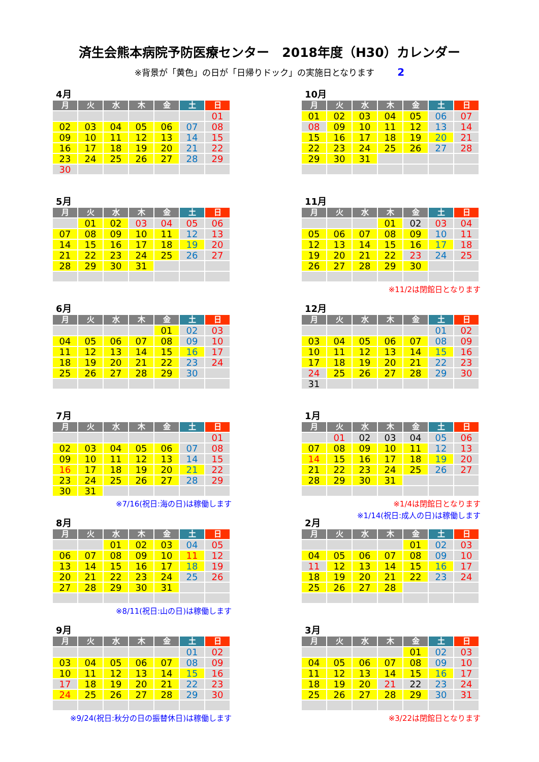済生会熊本病院予防医療センター　2018年度（H30）カレンダー
※背景が「黄色」の日が「日帰りドック」の実施日となります 2
4月
| 月 | 火 | 水 | 木 | 金 | 土 | 日 |
| --- | --- | --- | --- | --- | --- | --- |
| | | | | | | 01 |
| 02 | 03 | 04 | 05 | 06 | 07 | 08 |
| 09 | 10 | 11 | 12 | 13 | 14 | 15 |
| 16 | 17 | 18 | 19 | 20 | 21 | 22 |
| 23 | 24 | 25 | 26 | 27 | 28 | 29 |
| 30 | | | | | | |
5月
| 月 | 火 | 水 | 木 | 金 | 土 | 日 |
| --- | --- | --- | --- | --- | --- | --- |
| | 01 | 02 | 03 | 04 | 05 | 06 |
| 07 | 08 | 09 | 10 | 11 | 12 | 13 |
| 14 | 15 | 16 | 17 | 18 | 19 | 20 |
| 21 | 22 | 23 | 24 | 25 | 26 | 27 |
| 28 | 29 | 30 | 31 | | | |
6月
| 月 | 火 | 水 | 木 | 金 | 土 | 日 |
| --- | --- | --- | --- | --- | --- | --- |
| | | | | 01 | 02 | 03 |
| 04 | 05 | 06 | 07 | 08 | 09 | 10 |
| 11 | 12 | 13 | 14 | 15 | 16 | 17 |
| 18 | 19 | 20 | 21 | 22 | 23 | 24 |
| 25 | 26 | 27 | 28 | 29 | 30 | |
7月
| 月 | 火 | 水 | 木 | 金 | 土 | 日 |
| --- | --- | --- | --- | --- | --- | --- |
| | | | | | | 01 |
| 02 | 03 | 04 | 05 | 06 | 07 | 08 |
| 09 | 10 | 11 | 12 | 13 | 14 | 15 |
| 16 | 17 | 18 | 19 | 20 | 21 | 22 |
| 23 | 24 | 25 | 26 | 27 | 28 | 29 |
| 30 | 31 | | | | | |
※7/16(祝日:海の日)は稼働します
8月
| 月 | 火 | 水 | 木 | 金 | 土 | 日 |
| --- | --- | --- | --- | --- | --- | --- |
| | | 01 | 02 | 03 | 04 | 05 |
| 06 | 07 | 08 | 09 | 10 | 11 | 12 |
| 13 | 14 | 15 | 16 | 17 | 18 | 19 |
| 20 | 21 | 22 | 23 | 24 | 25 | 26 |
| 27 | 28 | 29 | 30 | 31 | | |
※8/11(祝日:山の日)は稼働します
9月
| 月 | 火 | 水 | 木 | 金 | 土 | 日 |
| --- | --- | --- | --- | --- | --- | --- |
| | | | | | 01 | 02 |
| 03 | 04 | 05 | 06 | 07 | 08 | 09 |
| 10 | 11 | 12 | 13 | 14 | 15 | 16 |
| 17 | 18 | 19 | 20 | 21 | 22 | 23 |
| 24 | 25 | 26 | 27 | 28 | 29 | 30 |
※9/24(祝日:秋分の日の振替休日)は稼働します
10月
| 月 | 火 | 水 | 木 | 金 | 土 | 日 |
| --- | --- | --- | --- | --- | --- | --- |
| 01 | 02 | 03 | 04 | 05 | 06 | 07 |
| 08 | 09 | 10 | 11 | 12 | 13 | 14 |
| 15 | 16 | 17 | 18 | 19 | 20 | 21 |
| 22 | 23 | 24 | 25 | 26 | 27 | 28 |
| 29 | 30 | 31 | | | | |
11月
| 月 | 火 | 水 | 木 | 金 | 土 | 日 |
| --- | --- | --- | --- | --- | --- | --- |
| | | | 01 | 02 | 03 | 04 |
| 05 | 06 | 07 | 08 | 09 | 10 | 11 |
| 12 | 13 | 14 | 15 | 16 | 17 | 18 |
| 19 | 20 | 21 | 22 | 23 | 24 | 25 |
| 26 | 27 | 28 | 29 | 30 | | |
※11/2は閉館日となります
12月
| 月 | 火 | 水 | 木 | 金 | 土 | 日 |
| --- | --- | --- | --- | --- | --- | --- |
| | | | | | 01 | 02 |
| 03 | 04 | 05 | 06 | 07 | 08 | 09 |
| 10 | 11 | 12 | 13 | 14 | 15 | 16 |
| 17 | 18 | 19 | 20 | 21 | 22 | 23 |
| 24 | 25 | 26 | 27 | 28 | 29 | 30 |
| 31 | | | | | | |
1月
| 月 | 火 | 水 | 木 | 金 | 土 | 日 |
| --- | --- | --- | --- | --- | --- | --- |
| | 01 | 02 | 03 | 04 | 05 | 06 |
| 07 | 08 | 09 | 10 | 11 | 12 | 13 |
| 14 | 15 | 16 | 17 | 18 | 19 | 20 |
| 21 | 22 | 23 | 24 | 25 | 26 | 27 |
| 28 | 29 | 30 | 31 | | | |
※1/4は閉館日となります
※1/14(祝日:成人の日)は稼働します
2月
| 月 | 火 | 水 | 木 | 金 | 土 | 日 |
| --- | --- | --- | --- | --- | --- | --- |
| | | | | 01 | 02 | 03 |
| 04 | 05 | 06 | 07 | 08 | 09 | 10 |
| 11 | 12 | 13 | 14 | 15 | 16 | 17 |
| 18 | 19 | 20 | 21 | 22 | 23 | 24 |
| 25 | 26 | 27 | 28 | | | |
3月
| 月 | 火 | 水 | 木 | 金 | 土 | 日 |
| --- | --- | --- | --- | --- | --- | --- |
| | | | | 01 | 02 | 03 |
| 04 | 05 | 06 | 07 | 08 | 09 | 10 |
| 11 | 12 | 13 | 14 | 15 | 16 | 17 |
| 18 | 19 | 20 | 21 | 22 | 23 | 24 |
| 25 | 26 | 27 | 28 | 29 | 30 | 31 |
※3/22は閉館日となります